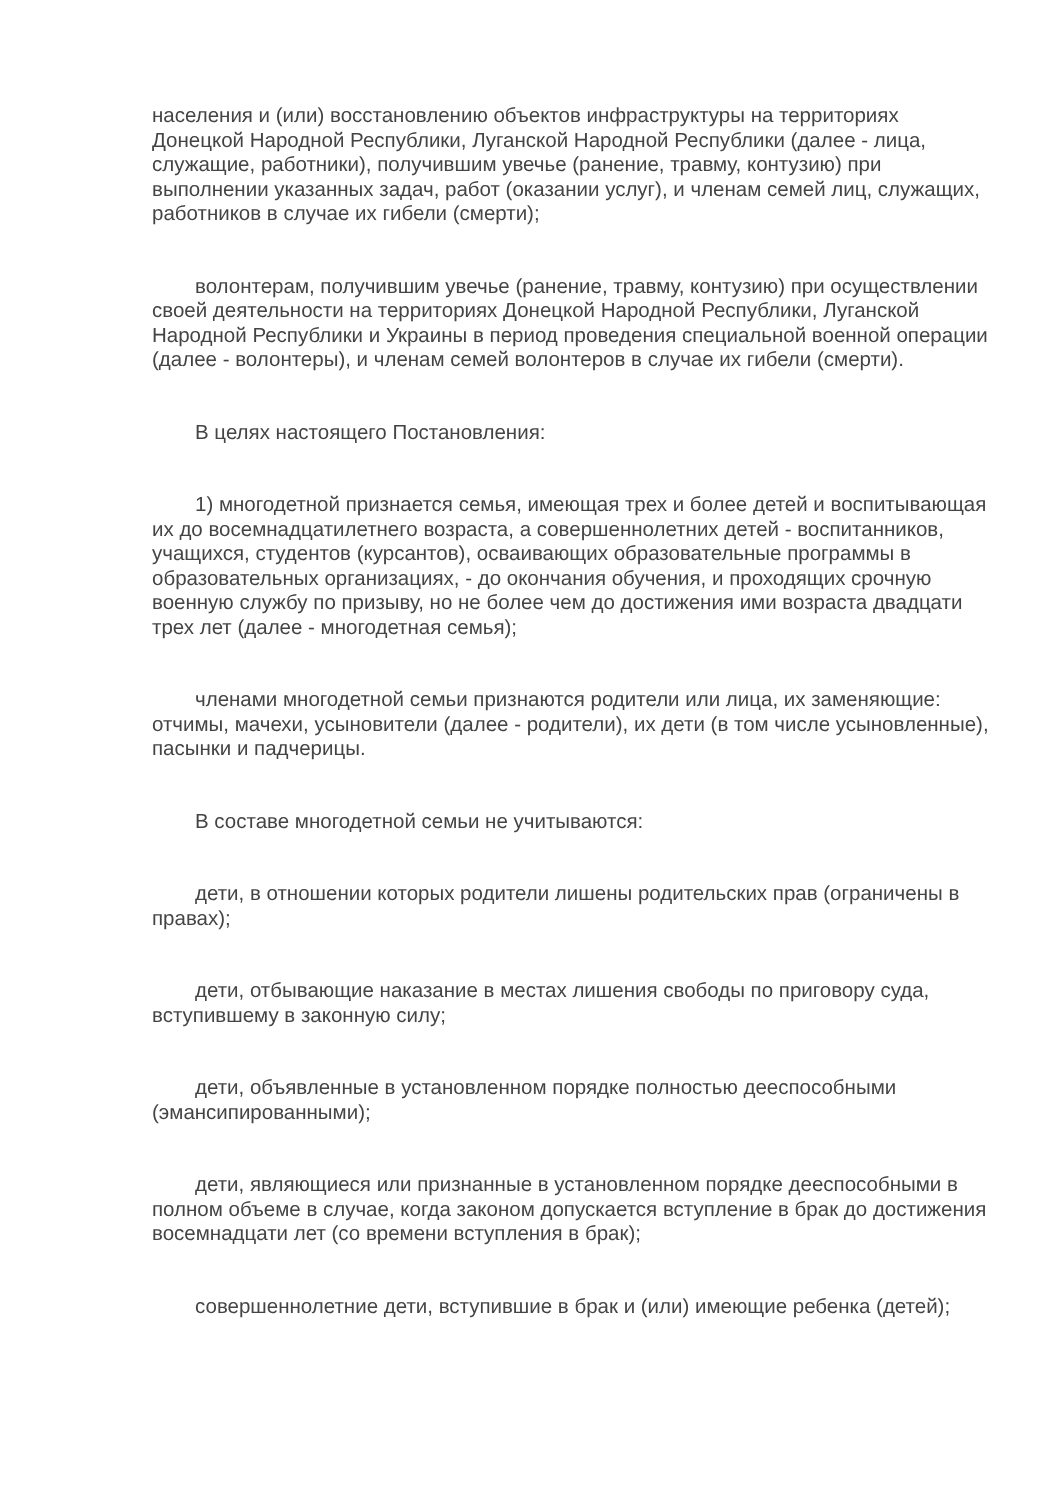населения и (или) восстановлению объектов инфраструктуры на территориях Донецкой Народной Республики, Луганской Народной Республики (далее - лица, служащие, работники), получившим увечье (ранение, травму, контузию) при выполнении указанных задач, работ (оказании услуг), и членам семей лиц, служащих, работников в случае их гибели (смерти);
волонтерам, получившим увечье (ранение, травму, контузию) при осуществлении своей деятельности на территориях Донецкой Народной Республики, Луганской Народной Республики и Украины в период проведения специальной военной операции (далее - волонтеры), и членам семей волонтеров в случае их гибели (смерти).
В целях настоящего Постановления:
1) многодетной признается семья, имеющая трех и более детей и воспитывающая их до восемнадцатилетнего возраста, а совершеннолетних детей - воспитанников, учащихся, студентов (курсантов), осваивающих образовательные программы в образовательных организациях, - до окончания обучения, и проходящих срочную военную службу по призыву, но не более чем до достижения ими возраста двадцати трех лет (далее - многодетная семья);
членами многодетной семьи признаются родители или лица, их заменяющие: отчимы, мачехи, усыновители (далее - родители), их дети (в том числе усыновленные), пасынки и падчерицы.
В составе многодетной семьи не учитываются:
дети, в отношении которых родители лишены родительских прав (ограничены в правах);
дети, отбывающие наказание в местах лишения свободы по приговору суда, вступившему в законную силу;
дети, объявленные в установленном порядке полностью дееспособными (эмансипированными);
дети, являющиеся или признанные в установленном порядке дееспособными в полном объеме в случае, когда законом допускается вступление в брак до достижения восемнадцати лет (со времени вступления в брак);
совершеннолетние дети, вступившие в брак и (или) имеющие ребенка (детей);